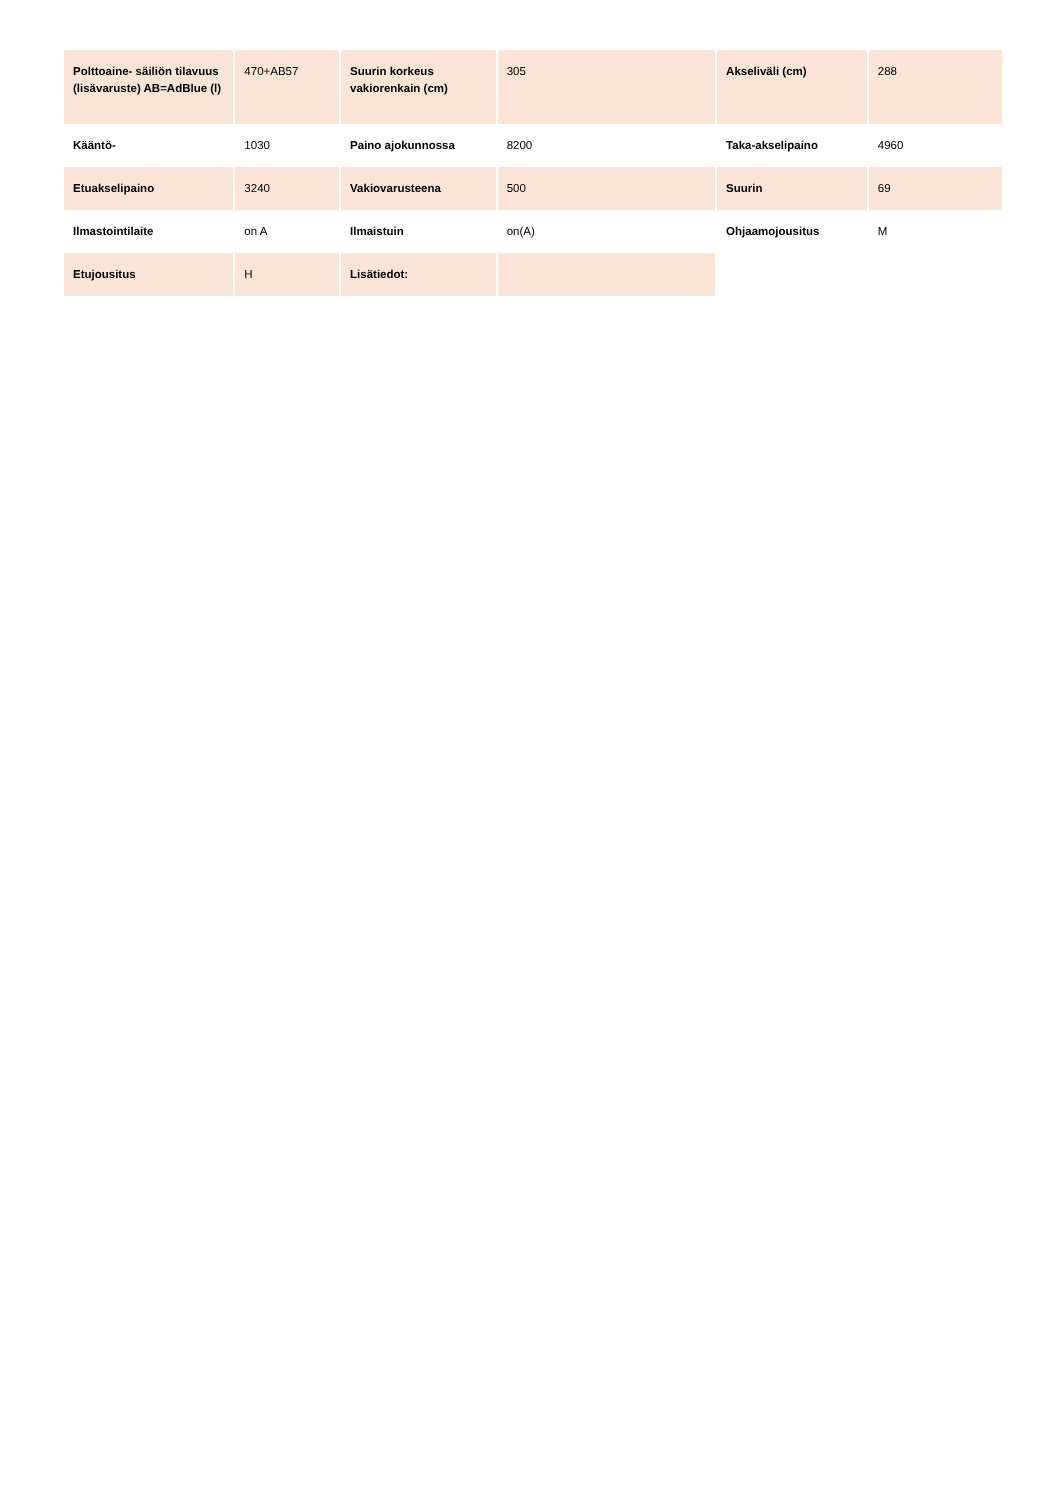| Polttoaine- säiliön tilavuus (lisävaruste) AB=AdBlue (l) | 470+AB57 | Suurin korkeus vakiorenkain (cm) | 305 | Akseliväli (cm) | 288 |
| Kääntö- | 1030 | Paino ajokunnossa | 8200 | Taka-akselipaino | 4960 |
| Etuakselipaino | 3240 | Vakiovarusteena | 500 | Suurin | 69 |
| Ilmastointilaite | on A | Ilmaistuin | on(A) | Ohjaamojousitus | M |
| Etujousitus | H | Lisätiedot: | | | |